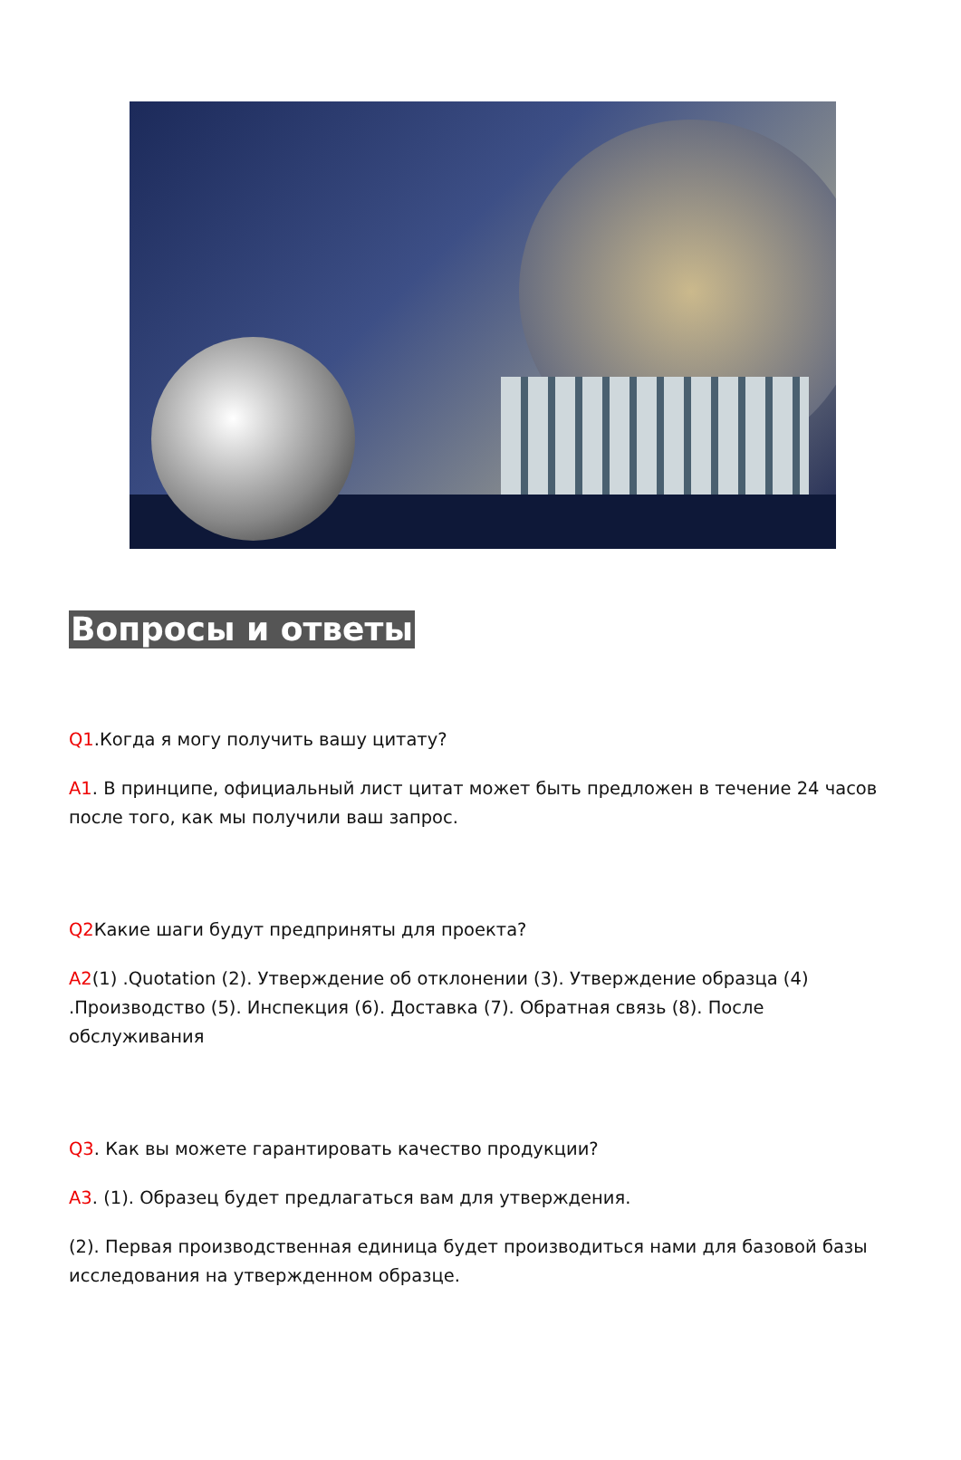Вопросы и ответы
Q1.Когда я могу получить вашу цитату?
A1. В принципе, официальный лист цитат может быть предложен в течение 24 часов после того, как мы получили ваш запрос.
Q2 Какие шаги будут предприняты для проекта?
A2(1) .Quotation (2). Утверждение об отклонении (3). Утверждение образца (4) .Производство (5). Инспекция (6). Доставка (7). Обратная связь (8). После обслуживания
Q3. Как вы можете гарантировать качество продукции?
A3. (1). Образец будет предлагаться вам для утверждения.
(2). Первая производственная единица будет производиться нами для базовой базы исследования на утвержденном образце.